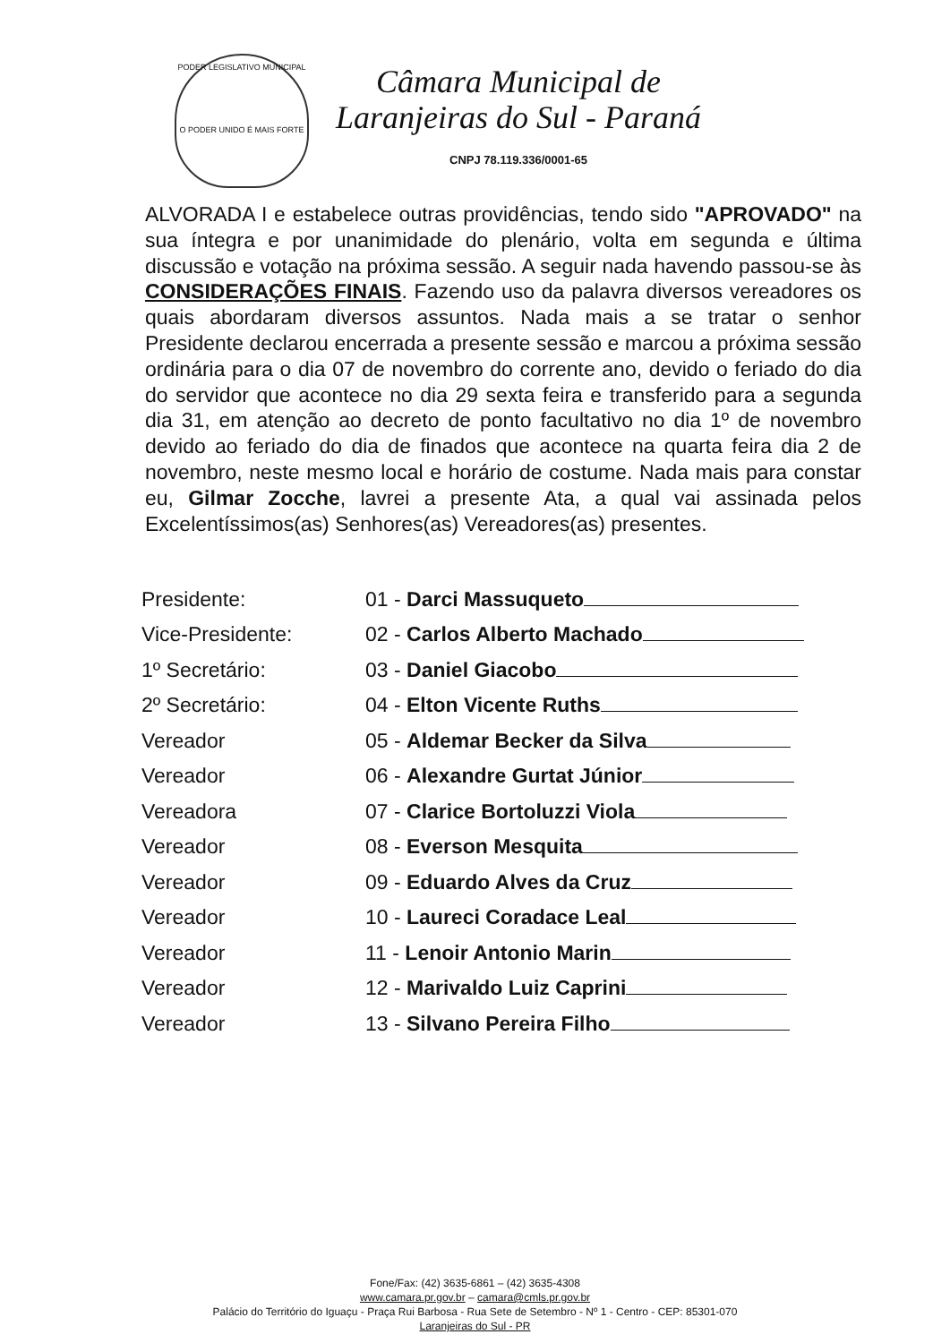PODER LEGISLATIVO MUNICIPAL
O PODER UNIDO É MAIS FORTE
Câmara Municipal de
Laranjeiras do Sul - Paraná
CNPJ 78.119.336/0001-65
ALVORADA I e estabelece outras providências, tendo sido "APROVADO" na sua íntegra e por unanimidade do plenário, volta em segunda e última discussão e votação na próxima sessão. A seguir nada havendo passou-se às CONSIDERAÇÕES FINAIS. Fazendo uso da palavra diversos vereadores os quais abordaram diversos assuntos. Nada mais a se tratar o senhor Presidente declarou encerrada a presente sessão e marcou a próxima sessão ordinária para o dia 07 de novembro do corrente ano, devido o feriado do dia do servidor que acontece no dia 29 sexta feira e transferido para a segunda dia 31, em atenção ao decreto de ponto facultativo no dia 1º de novembro devido ao feriado do dia de finados que acontece na quarta feira dia 2 de novembro, neste mesmo local e horário de costume. Nada mais para constar eu, Gilmar Zocche, lavrei a presente Ata, a qual vai assinada pelos Excelentíssimos(as) Senhores(as) Vereadores(as) presentes.
| Presidente: | 01 - Darci Massuqueto |
| Vice-Presidente: | 02 - Carlos Alberto Machado |
| 1º Secretário: | 03 - Daniel Giacobo |
| 2º Secretário: | 04 - Elton Vicente Ruths |
| Vereador | 05 - Aldemar Becker da Silva |
| Vereador | 06 - Alexandre Gurtat Júnior |
| Vereadora | 07 - Clarice Bortoluzzi Viola |
| Vereador | 08 - Everson Mesquita |
| Vereador | 09 - Eduardo Alves da Cruz |
| Vereador | 10 - Laureci Coradace Leal |
| Vereador | 11 - Lenoir Antonio Marin |
| Vereador | 12 - Marivaldo Luiz Caprini |
| Vereador | 13 - Silvano Pereira Filho |
Fone/Fax: (42) 3635-6861 – (42) 3635-4308
www.camara.pr.gov.br – camara@cmls.pr.gov.br
Palácio do Território do Iguaçu - Praça Rui Barbosa - Rua Sete de Setembro - Nº 1 - Centro - CEP: 85301-070
Laranjeiras do Sul - PR